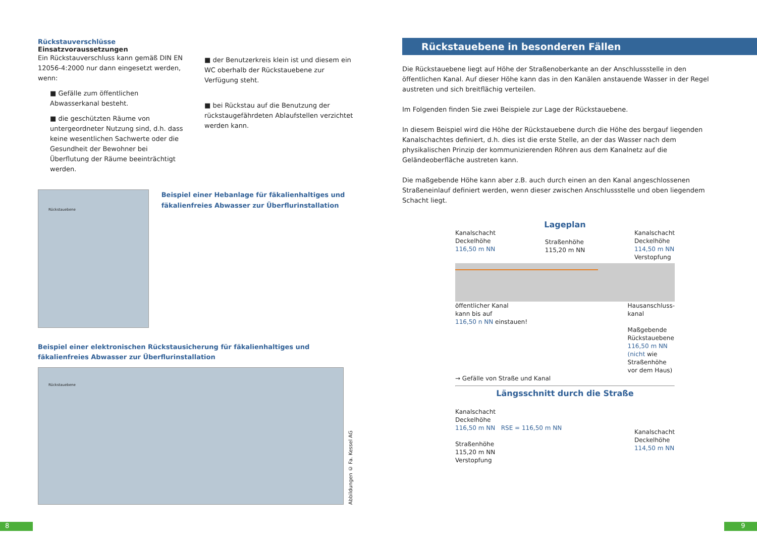Rückstauverschlüsse
Einsatzvoraussetzungen
Ein Rückstauverschluss kann gemäß DIN EN 12056-4:2000 nur dann eingesetzt werden, wenn:
■ Gefälle zum öffentlichen Abwasserkanal besteht.
■ die geschützten Räume von untergeordneter Nutzung sind, d.h. dass keine wesentlichen Sachwerte oder die Gesundheit der Bewohner bei Überflutung der Räume beeinträchtigt werden.
■ der Benutzerkreis klein ist und diesem ein WC oberhalb der Rückstauebene zur Verfügung steht.
■ bei Rückstau auf die Benutzung der rückstaugefährdeten Ablaufstellen verzichtet werden kann.
Rückstauebene
Beispiel einer Hebanlage für fäkalienhaltiges und fäkalienfreies Abwasser zur Überflurinstallation
Beispiel einer elektronischen Rückstausicherung für fäkalienhaltiges und fäkalienfreies Abwasser zur Überflurinstallation
Rückstauebene
Abbildungen © Fa. Kessel AG
Rückstauebene in besonderen Fällen
Die Rückstauebene liegt auf Höhe der Straßenoberkante an der Anschlussstelle in den öffentlichen Kanal. Auf dieser Höhe kann das in den Kanälen anstauende Wasser in der Regel austreten und sich breitflächig verteilen.
Im Folgenden finden Sie zwei Beispiele zur Lage der Rückstauebene.
In diesem Beispiel wird die Höhe der Rückstauebene durch die Höhe des bergauf liegenden Kanalschachtes definiert, d.h. dies ist die erste Stelle, an der das Wasser nach dem physikalischen Prinzip der kommunizierenden Röhren aus dem Kanalnetz auf die Geländeoberfläche austreten kann.
Die maßgebende Höhe kann aber z.B. auch durch einen an den Kanal angeschlossenen Straßeneinlauf definiert werden, wenn dieser zwischen Anschlussstelle und oben liegendem Schacht liegt.
Lageplan
Kanalschacht
Deckelhöhe
116,50 m NN
Straßenhöhe
115,20 m NN
Kanalschacht
Deckelhöhe
114,50 m NN
Verstopfung
öffentlicher Kanal
kann bis auf
116,50 n NN einstauen!
Hausanschluss-
kanal
Maßgebende
Rückstauebene
116,50 m NN
(nicht wie
Straßenhöhe
vor dem Haus)
→ Gefälle von Straße und Kanal
Längsschnitt durch die Straße
Kanalschacht
Deckelhöhe
116,50 m NN RSE = 116,50 m NN
Straßenhöhe
115,20 m NN
Verstopfung
Kanalschacht
Deckelhöhe
114,50 m NN
8 9